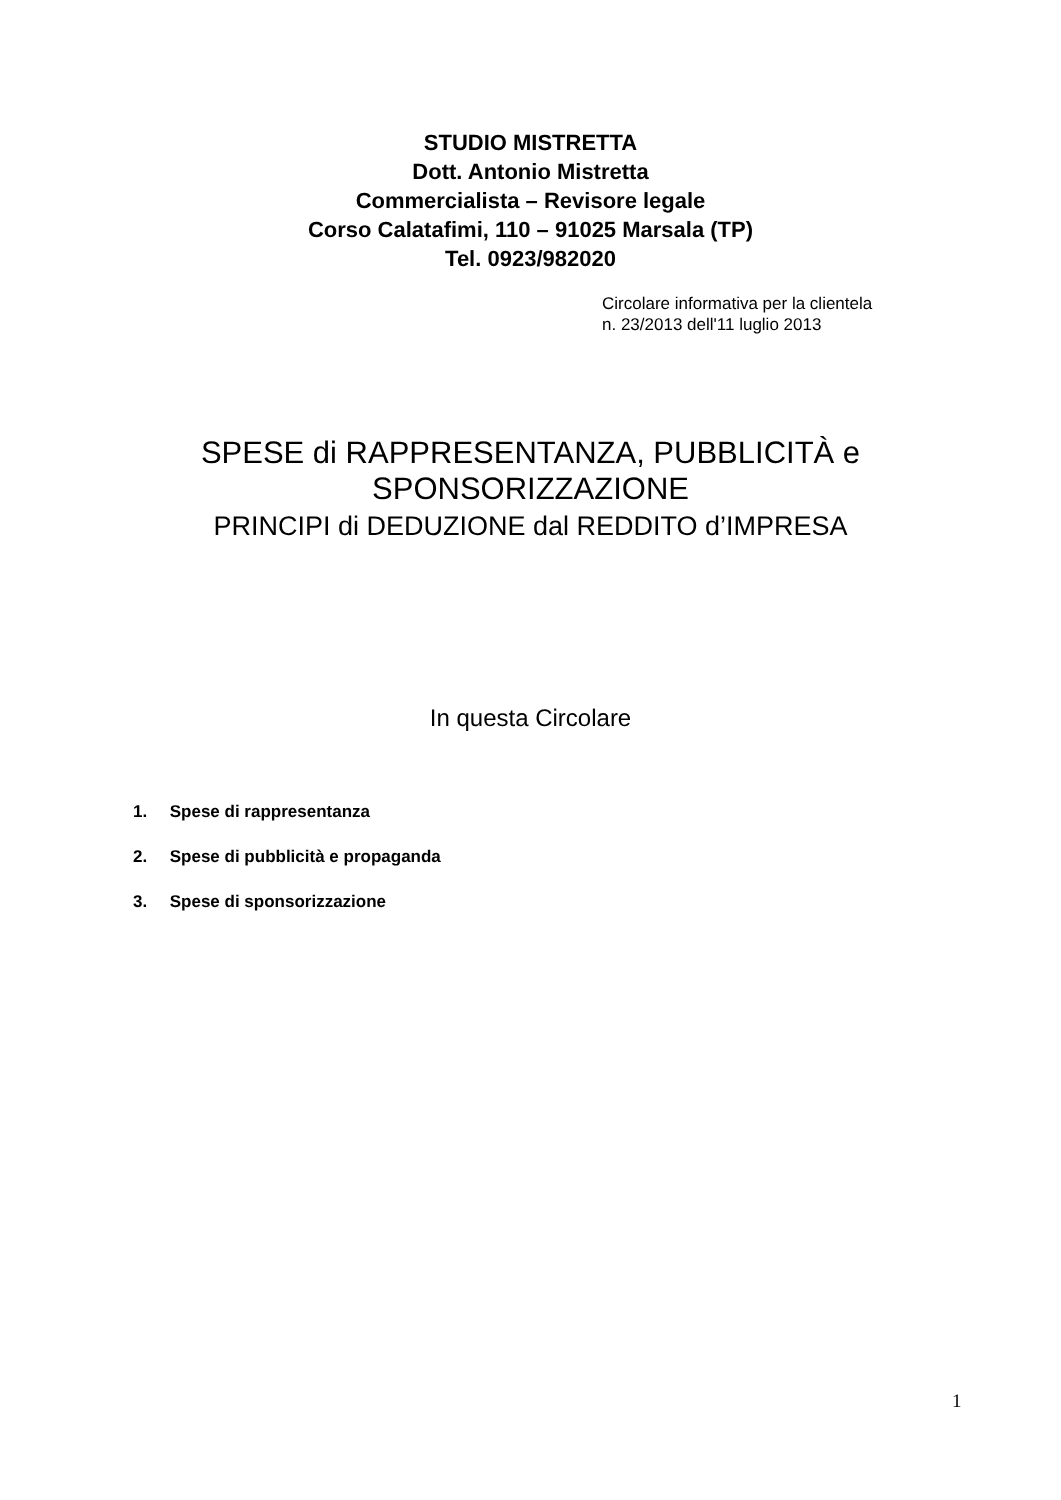STUDIO MISTRETTA
Dott. Antonio Mistretta
Commercialista – Revisore legale
Corso Calatafimi, 110 – 91025 Marsala (TP)
Tel. 0923/982020
Circolare informativa per la clientela
n. 23/2013 dell'11 luglio 2013
SPESE di RAPPRESENTANZA, PUBBLICITÀ e
SPONSORIZZAZIONE
PRINCIPI di DEDUZIONE dal REDDITO d’IMPRESA
In questa Circolare
1. Spese di rappresentanza
2. Spese di pubblicità e propaganda
3. Spese di sponsorizzazione
1